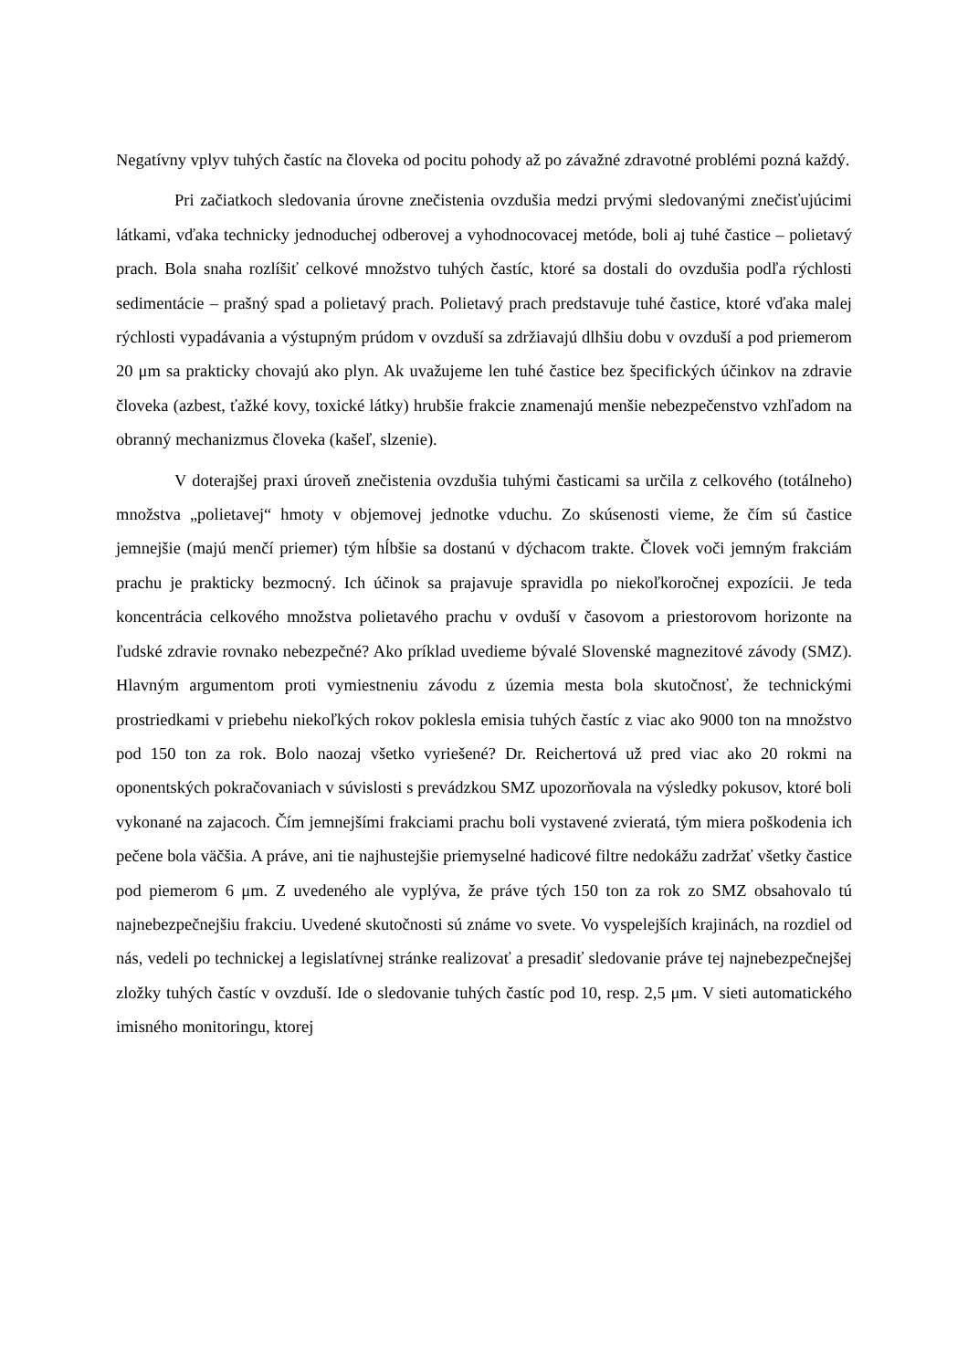Negatívny vplyv tuhých častíc na človeka od pocitu pohody až po závažné zdravotné problémi pozná každý.
Pri začiatkoch sledovania úrovne znečistenia ovzdušia medzi prvými sledovanými znečisťujúcimi látkami, vďaka technicky jednoduchej odberovej a vyhodnocovacej metóde, boli aj tuhé častice – polietavý prach. Bola snaha rozlíšiť celkové množstvo tuhých častíc, ktoré sa dostali do ovzdušia podľa rýchlosti sedimentácie – prašný spad a polietavý prach. Polietavý prach predstavuje tuhé častice, ktoré vďaka malej rýchlosti vypadávania a výstupným prúdom v ovzduší sa zdržiavajú dlhšiu dobu v ovzduší a pod priemerom 20 μm sa prakticky chovajú ako plyn. Ak uvažujeme len tuhé častice bez špecifických účinkov na zdravie človeka (azbest, ťažké kovy, toxické látky) hrubšie frakcie znamenajú menšie nebezpečenstvo vzhľadom na obranný mechanizmus človeka (kašeľ, slzenie).
V doterajšej praxi úroveň znečistenia ovzdušia tuhými časticami sa určila z celkového (totálneho) množstva „polietavej“ hmoty v objemovej jednotke vduchu. Zo skúsenosti vieme, že čím sú častice jemnejšie (majú menčí priemer) tým hĺbšie sa dostanú v dýchacom trakte. Človek voči jemným frakciám prachu je prakticky bezmocný. Ich účinok sa prajavuje spravidla po niekoľkoročnej expozícii. Je teda koncentrácia celkového množstva polietavého prachu v ovduší v časovom a priestorovom horizonte na ľudské zdravie rovnako nebezpečné? Ako príklad uvedieme bývalé Slovenské magnezitové závody (SMZ). Hlavným argumentom proti vymiestneniu závodu z územia mesta bola skutočnosť, že technickými prostriedkami v priebehu niekoľkých rokov poklesla emisia tuhých častíc z viac ako 9000 ton na množstvo pod 150 ton za rok. Bolo naozaj všetko vyriešené? Dr. Reichertová už pred viac ako 20 rokmi na oponentských pokračovaniach v súvislosti s prevádzkou SMZ upozorňovala na výsledky pokusov, ktoré boli vykonané na zajacoch. Čím jemnejšími frakciami prachu boli vystavené zvieratá, tým miera poškodenia ich pečene bola väčšia. A práve, ani tie najhustejšie priemyselné hadicové filtre nedokážu zadržať všetky častice pod piemerom 6 μm. Z uvedeného ale vyplýva, že práve tých 150 ton za rok zo SMZ obsahovalo tú najnebezpečnejšiu frakciu. Uvedené skutočnosti sú známe vo svete. Vo vyspelejších krajinách, na rozdiel od nás, vedeli po technickej a legislatívnej stránke realizovať a presadiť sledovanie práve tej najnebezpečnejšej zložky tuhých častíc v ovzduší. Ide o sledovanie tuhých častíc pod 10, resp. 2,5 μm. V sieti automatického imisného monitoringu, ktorej